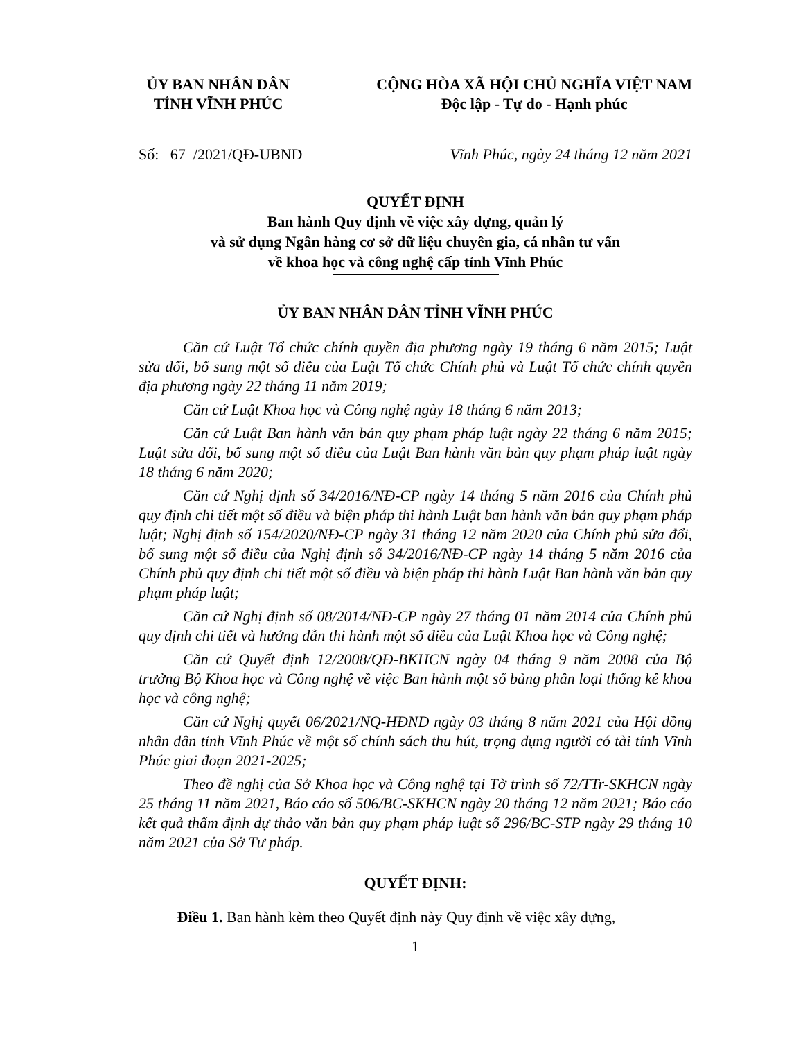ỦY BAN NHÂN DÂN
TỈNH VĨNH PHÚC
CỘNG HÒA XÃ HỘI CHỦ NGHĨA VIỆT NAM
Độc lập - Tự do - Hạnh phúc
Số: 67 /2021/QĐ-UBND Vĩnh Phúc, ngày 24 tháng 12 năm 2021
QUYẾT ĐỊNH
Ban hành Quy định về việc xây dựng, quản lý
và sử dụng Ngân hàng cơ sở dữ liệu chuyên gia, cá nhân tư vấn
về khoa học và công nghệ cấp tỉnh Vĩnh Phúc
ỦY BAN NHÂN DÂN TỈNH VĨNH PHÚC
Căn cứ Luật Tổ chức chính quyền địa phương ngày 19 tháng 6 năm 2015; Luật sửa đổi, bổ sung một số điều của Luật Tổ chức Chính phủ và Luật Tổ chức chính quyền địa phương ngày 22 tháng 11 năm 2019;
Căn cứ Luật Khoa học và Công nghệ ngày 18 tháng 6 năm 2013;
Căn cứ Luật Ban hành văn bản quy phạm pháp luật ngày 22 tháng 6 năm 2015; Luật sửa đổi, bổ sung một số điều của Luật Ban hành văn bản quy phạm pháp luật ngày 18 tháng 6 năm 2020;
Căn cứ Nghị định số 34/2016/NĐ-CP ngày 14 tháng 5 năm 2016 của Chính phủ quy định chi tiết một số điều và biện pháp thi hành Luật ban hành văn bản quy phạm pháp luật; Nghị định số 154/2020/NĐ-CP ngày 31 tháng 12 năm 2020 của Chính phủ sửa đổi, bổ sung một số điều của Nghị định số 34/2016/NĐ-CP ngày 14 tháng 5 năm 2016 của Chính phủ quy định chi tiết một số điều và biện pháp thi hành Luật Ban hành văn bản quy phạm pháp luật;
Căn cứ Nghị định số 08/2014/NĐ-CP ngày 27 tháng 01 năm 2014 của Chính phủ quy định chi tiết và hướng dẫn thi hành một số điều của Luật Khoa học và Công nghệ;
Căn cứ Quyết định 12/2008/QĐ-BKHCN ngày 04 tháng 9 năm 2008 của Bộ trưởng Bộ Khoa học và Công nghệ về việc Ban hành một số bảng phân loại thống kê khoa học và công nghệ;
Căn cứ Nghị quyết 06/2021/NQ-HĐND ngày 03 tháng 8 năm 2021 của Hội đồng nhân dân tỉnh Vĩnh Phúc về một số chính sách thu hút, trọng dụng người có tài tỉnh Vĩnh Phúc giai đoạn 2021-2025;
Theo đề nghị của Sở Khoa học và Công nghệ tại Tờ trình số 72/TTr-SKHCN ngày 25 tháng 11 năm 2021, Báo cáo số 506/BC-SKHCN ngày 20 tháng 12 năm 2021; Báo cáo kết quả thẩm định dự thảo văn bản quy phạm pháp luật số 296/BC-STP ngày 29 tháng 10 năm 2021 của Sở Tư pháp.
QUYẾT ĐỊNH:
Điều 1. Ban hành kèm theo Quyết định này Quy định về việc xây dựng,
1